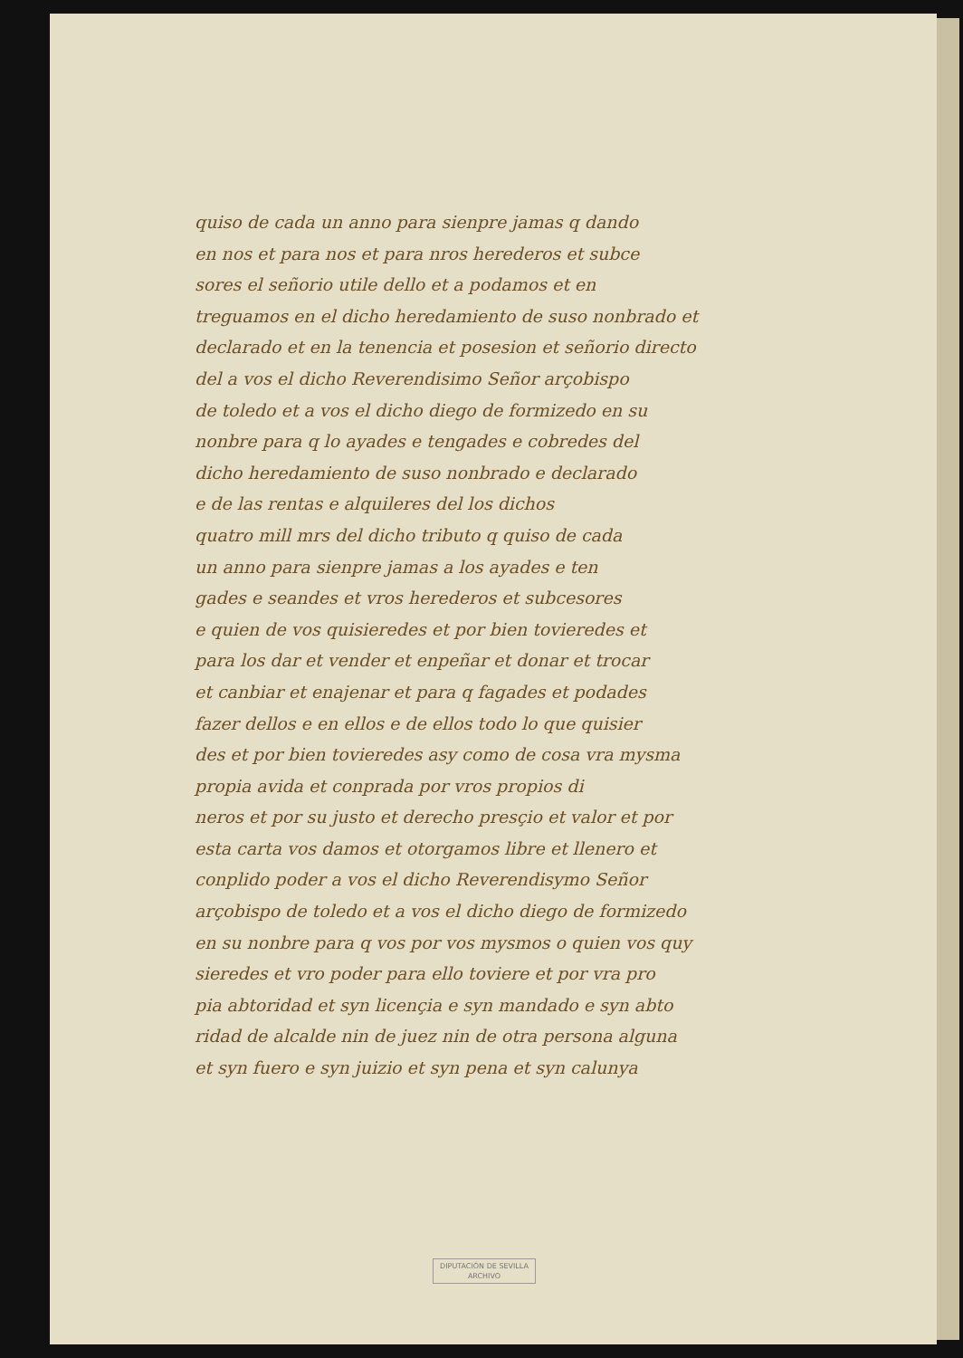quiso de cada un anno para sienpre jamas q dando
en nos et para nos et para nros herederos et subce
sores el señorio utile dello et a podamos et en
treguamos en el dicho heredamiento de suso nonbrado et
declarado et en la tenencia et posesion et señorio directo
del a vos el dicho Reverendisimo Señor arçobispo
de toledo et a vos el dicho diego de formizedo en su
nonbre para q lo ayades e tengades e cobredes del
dicho heredamiento de suso nonbrado e declarado
e de las rentas e alquileres del los dichos
quatro mill mrs del dicho tributo q quiso de cada
un anno para sienpre jamas a los ayades e ten
gades e seandes et vros herederos et subcesores
e quien de vos quisieredes et por bien tovieredes et
para los dar et vender et enpeñar et donar et trocar
et canbiar et enajenar et para q fagades et podades
fazer dellos e en ellos e de ellos todo lo que quisier
des et por bien tovieredes asy como de cosa vra mysma
propia avida et conprada por vros propios di
neros et por su justo et derecho presçio et valor et por
esta carta vos damos et otorgamos libre et llenero et
conplido poder a vos el dicho Reverendisymo Señor
arçobispo de toledo et a vos el dicho diego de formizedo
en su nonbre para q vos por vos mysmos o quien vos quy
sieredes et vro poder para ello toviere et por vra pro
pia abtoridad et syn licençia e syn mandado e syn abto
ridad de alcalde nin de juez nin de otra persona alguna
et syn fuero e syn juizio et syn pena et syn calunya
DIPUTACIÓN DE SEVILLA
ARCHIVO